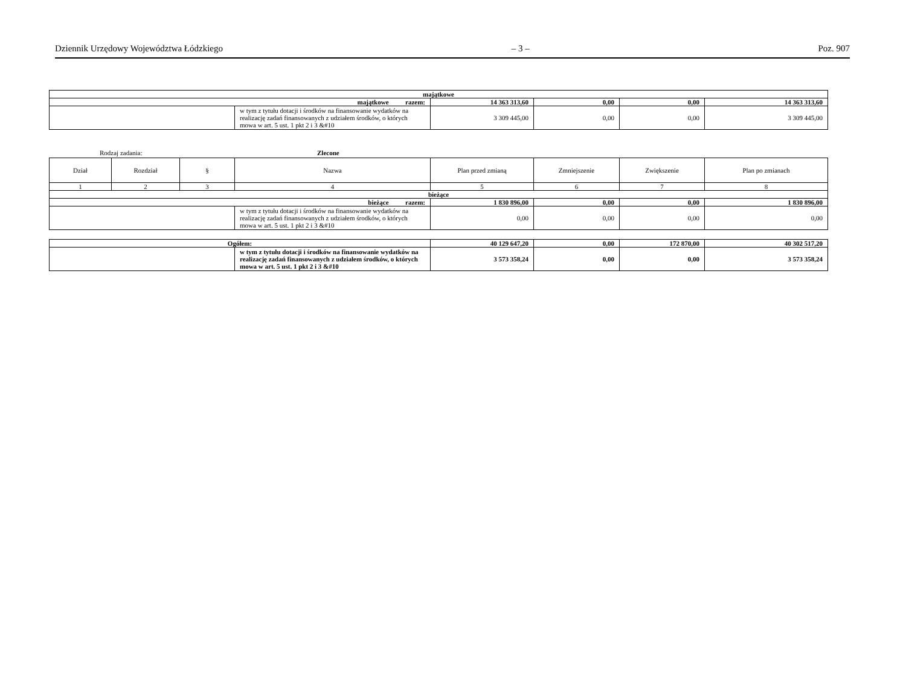Dziennik Urzędowy Województwa Łódzkiego – 3 – Poz. 907
| majątkowe | | | | | |
| majątkowe razem: | | 14 363 313,60 | 0,00 | 0,00 | 14 363 313,60 |
| | w tym z tytułu dotacji i środków na finansowanie wydatków na realizację zadań finansowanych z udziałem środków, o których mowa w art. 5 ust. 1 pkt 2 i 3 &#10 | 3 309 445,00 | 0,00 | 0,00 | 3 309 445,00 |
Rodzaj zadania: Zlecone
| Dział | Rozdział | § | Nazwa | Plan przed zmianą | Zmniejszenie | Zwiększenie | Plan po zmianach |
| --- | --- | --- | --- | --- | --- | --- | --- |
| 1 | 2 | 3 | 4 | 5 | 6 | 7 | 8 |
| bieżące | | | | | | | |
| bieżące razem: | | | | 1 830 896,00 | 0,00 | 0,00 | 1 830 896,00 |
| | | | w tym z tytułu dotacji i środków na finansowanie wydatków na realizację zadań finansowanych z udziałem środków, o których mowa w art. 5 ust. 1 pkt 2 i 3 &#10 | 0,00 | 0,00 | 0,00 | 0,00 |
| Ogółem: | | 40 129 647,20 | 0,00 | 172 870,00 | 40 302 517,20 |
| | w tym z tytułu dotacji i środków na finansowanie wydatków na realizację zadań finansowanych z udziałem środków, o których mowa w art. 5 ust. 1 pkt 2 i 3 &#10 | 3 573 358,24 | 0,00 | 0,00 | 3 573 358,24 |